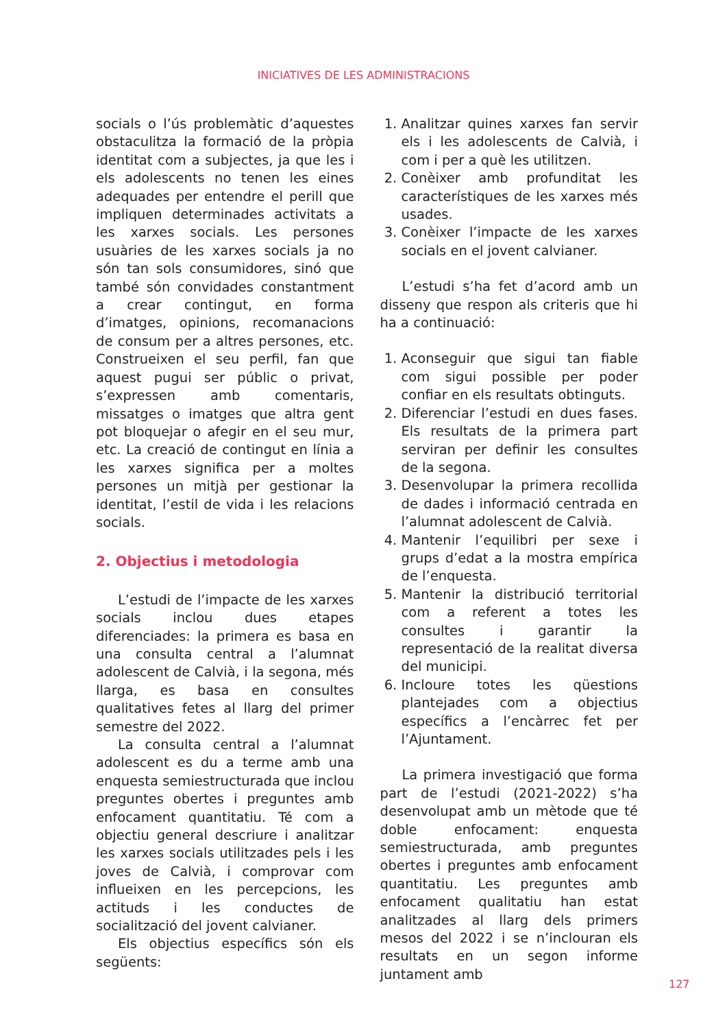INICIATIVES DE LES ADMINISTRACIONS
socials o l’ús problemàtic d’aquestes obstaculitza la formació de la pròpia identitat com a subjectes, ja que les i els adolescents no tenen les eines adequades per entendre el perill que impliquen determinades activitats a les xarxes socials. Les persones usuàries de les xarxes socials ja no són tan sols consumidores, sinó que també són convidades constantment a crear contingut, en forma d’imatges, opinions, recomanacions de consum per a altres persones, etc. Construeixen el seu perfil, fan que aquest pugui ser públic o privat, s’expressen amb comentaris, missatges o imatges que altra gent pot bloquejar o afegir en el seu mur, etc. La creació de contingut en línia a les xarxes significa per a moltes persones un mitjà per gestionar la identitat, l’estil de vida i les relacions socials.
2. Objectius i metodologia
L’estudi de l’impacte de les xarxes socials inclou dues etapes diferenciades: la primera es basa en una consulta central a l’alumnat adolescent de Calvià, i la segona, més llarga, es basa en consultes qualitatives fetes al llarg del primer semestre del 2022.
La consulta central a l’alumnat adolescent es du a terme amb una enquesta semiestructurada que inclou preguntes obertes i preguntes amb enfocament quantitatiu. Té com a objectiu general descriure i analitzar les xarxes socials utilitzades pels i les joves de Calvià, i comprovar com influeixen en les percepcions, les actituds i les conductes de socialització del jovent calvianer.
Els objectius específics són els següents:
1. Analitzar quines xarxes fan servir els i les adolescents de Calvià, i com i per a què les utilitzen.
2. Conèixer amb profunditat les característiques de les xarxes més usades.
3. Conèixer l’impacte de les xarxes socials en el jovent calvianer.
L’estudi s’ha fet d’acord amb un disseny que respon als criteris que hi ha a continuació:
1. Aconseguir que sigui tan fiable com sigui possible per poder confiar en els resultats obtinguts.
2. Diferenciar l’estudi en dues fases. Els resultats de la primera part serviran per definir les consultes de la segona.
3. Desenvolupar la primera recollida de dades i informació centrada en l’alumnat adolescent de Calvià.
4. Mantenir l’equilibri per sexe i grups d’edat a la mostra empírica de l’enquesta.
5. Mantenir la distribució territorial com a referent a totes les consultes i garantir la representació de la realitat diversa del municipi.
6. Incloure totes les qüestions plantejades com a objectius específics a l’encàrrec fet per l’Ajuntament.
La primera investigació que forma part de l’estudi (2021-2022) s’ha desenvolupat amb un mètode que té doble enfocament: enquesta semiestructurada, amb preguntes obertes i preguntes amb enfocament quantitatiu. Les preguntes amb enfocament qualitatiu han estat analitzades al llarg dels primers mesos del 2022 i se n’inclouran els resultats en un segon informe juntament amb
127